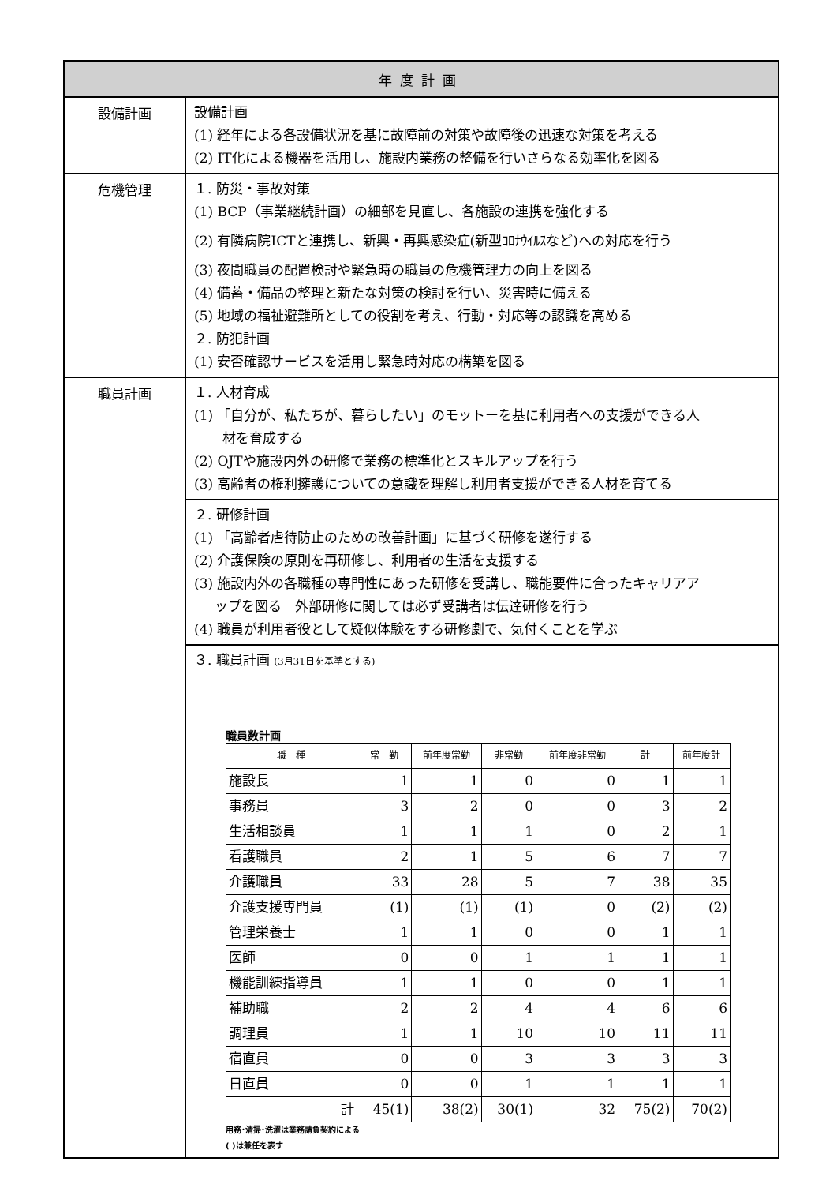| 年度計画 | |
| 設備計画 | 設備計画 (1) 経年による各設備状況を基に故障前の対策や故障後の迅速な対策を考える (2) IT化による機器を活用し、施設内業務の整備を行いさらなる効率化を図る |
| 危機管理 | １. 防災・事故対策 (1) BCP（事業継続計画）の細部を見直し、各施設の連携を強化する (2) 有隣病院ICTと連携し、新興・再興感染症(新型ｺﾛﾅｳｲﾙｽなど)への対応を行う (3) 夜間職員の配置検討や緊急時の職員の危機管理力の向上を図る (4) 備蓄・備品の整理と新たな対策の検討を行い、災害時に備える (5) 地域の福祉避難所としての役割を考え、行動・対応等の認識を高める ２. 防犯計画 (1) 安否確認サービスを活用し緊急時対応の構築を図る |
| 職員計画 | １. 人材育成 (1) 「自分が、私たちが、暮らしたい」のモットーを基に利用者への支援ができる人 材を育成する (2) OJTや施設内外の研修で業務の標準化とスキルアップを行う (3) 高齢者の権利擁護についての意識を理解し利用者支援ができる人材を育てる |
| | ２. 研修計画 (1) 「高齢者虐待防止のための改善計画」に基づく研修を遂行する (2) 介護保険の原則を再研修し、利用者の生活を支援する (3) 施設内外の各職種の専門性にあった研修を受講し、職能要件に合ったキャリアア ップを図る 外部研修に関しては必ず受講者は伝達研修を行う (4) 職員が利用者役として疑似体験をする研修劇で、気付くことを学ぶ |
| | ３. 職員計画 (3月31日を基準とする) 職員数計画 / 職 種 / 常 勤 / 前年度常勤 / 非常勤 / 前年度非常勤 / 計 / 前年度計 / / --- / --- / --- / --- / --- / --- / --- / / 施設長 / 1 / 1 / 0 / 0 / 1 / 1 / / 事務員 / 3 / 2 / 0 / 0 / 3 / 2 / / 生活相談員 / 1 / 1 / 1 / 0 / 2 / 1 / / 看護職員 / 2 / 1 / 5 / 6 / 7 / 7 / / 介護職員 / 33 / 28 / 5 / 7 / 38 / 35 / / 介護支援専門員 / (1) / (1) / (1) / 0 / (2) / (2) / / 管理栄養士 / 1 / 1 / 0 / 0 / 1 / 1 / / 医師 / 0 / 0 / 1 / 1 / 1 / 1 / / 機能訓練指導員 / 1 / 1 / 0 / 0 / 1 / 1 / / 補助職 / 2 / 2 / 4 / 4 / 6 / 6 / / 調理員 / 1 / 1 / 10 / 10 / 11 / 11 / / 宿直員 / 0 / 0 / 3 / 3 / 3 / 3 / / 日直員 / 0 / 0 / 1 / 1 / 1 / 1 / / 計 / 45(1) / 38(2) / 30(1) / 32 / 75(2) / 70(2) / 用務･清掃･洗濯は業務請負契約による ( )は兼任を表す |